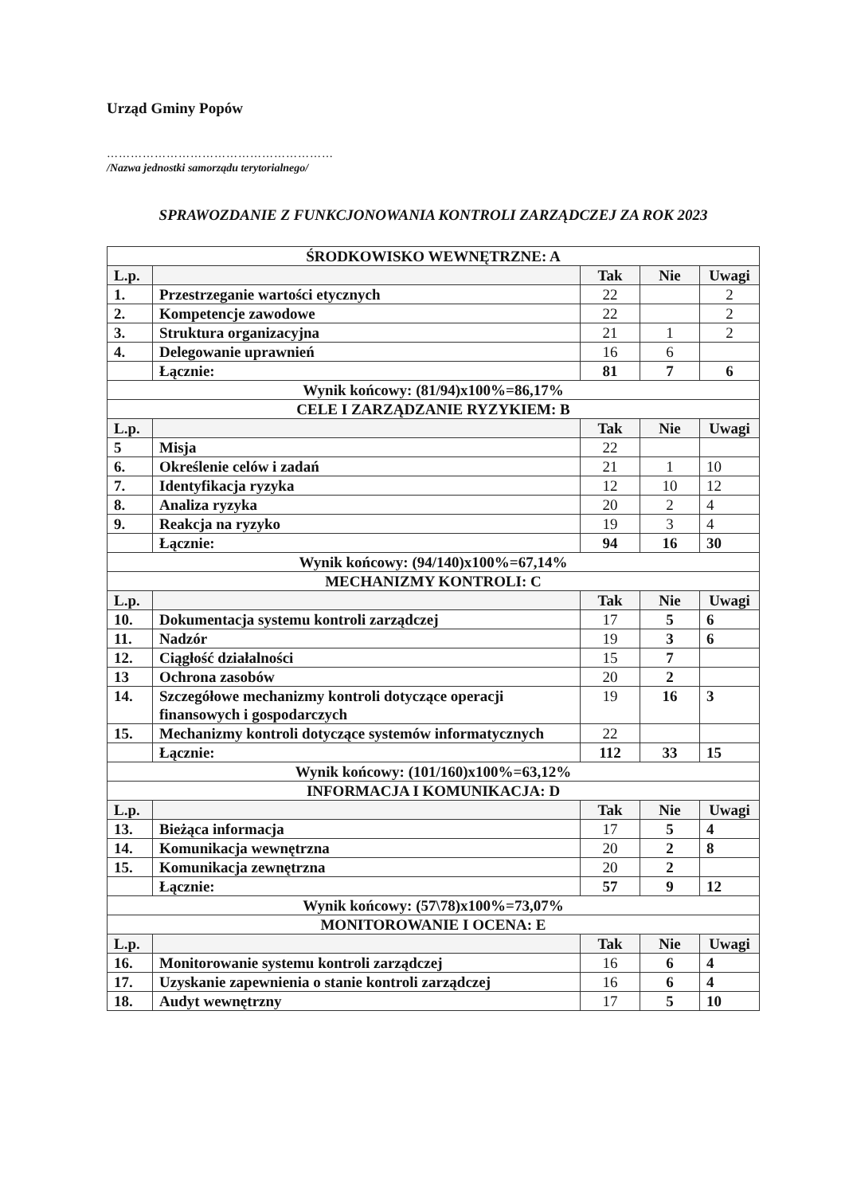Urząd Gminy Popów
…………………………………………………
/Nazwa jednostki samorządu terytorialnego/
SPRAWOZDANIE Z FUNKCJONOWANIA KONTROLI ZARZĄDCZEJ ZA ROK 2023
| ŚRODKOWISKO WEWNĘTRZNE: A | | | | |
| --- | --- | --- | --- | --- |
| L.p. | | Tak | Nie | Uwagi |
| 1. | Przestrzeganie wartości etycznych | 22 | | 2 |
| 2. | Kompetencje zawodowe | 22 | | 2 |
| 3. | Struktura organizacyjna | 21 | 1 | 2 |
| 4. | Delegowanie uprawnień | 16 | 6 | |
| | Łącznie: | 81 | 7 | 6 |
| Wynik końcowy: (81/94)x100%=86,17% | | | | |
| CELE I ZARZĄDZANIE RYZYKIEM: B | | | | |
| L.p. | | Tak | Nie | Uwagi |
| 5 | Misja | 22 | | |
| 6. | Określenie celów i zadań | 21 | 1 | 10 |
| 7. | Identyfikacja ryzyka | 12 | 10 | 12 |
| 8. | Analiza ryzyka | 20 | 2 | 4 |
| 9. | Reakcja na ryzyko | 19 | 3 | 4 |
| | Łącznie: | 94 | 16 | 30 |
| Wynik końcowy: (94/140)x100%=67,14% | | | | |
| MECHANIZMY KONTROLI: C | | | | |
| L.p. | | Tak | Nie | Uwagi |
| 10. | Dokumentacja systemu kontroli zarządczej | 17 | 5 | 6 |
| 11. | Nadzór | 19 | 3 | 6 |
| 12. | Ciągłość działalności | 15 | 7 | |
| 13 | Ochrona zasobów | 20 | 2 | |
| 14. | Szczegółowe mechanizmy kontroli dotyczące operacji finansowych i gospodarczych | 19 | 16 | 3 |
| 15. | Mechanizmy kontroli dotyczące systemów informatycznych | 22 | | |
| | Łącznie: | 112 | 33 | 15 |
| Wynik końcowy: (101/160)x100%=63,12% | | | | |
| INFORMACJA I KOMUNIKACJA: D | | | | |
| L.p. | | Tak | Nie | Uwagi |
| 13. | Bieżąca informacja | 17 | 5 | 4 |
| 14. | Komunikacja wewnętrzna | 20 | 2 | 8 |
| 15. | Komunikacja zewnętrzna | 20 | 2 | |
| | Łącznie: | 57 | 9 | 12 |
| Wynik końcowy: (57\78)x100%=73,07% | | | | |
| MONITOROWANIE I OCENA: E | | | | |
| L.p. | | Tak | Nie | Uwagi |
| 16. | Monitorowanie systemu kontroli zarządczej | 16 | 6 | 4 |
| 17. | Uzyskanie zapewnienia o stanie kontroli zarządczej | 16 | 6 | 4 |
| 18. | Audyt wewnętrzny | 17 | 5 | 10 |